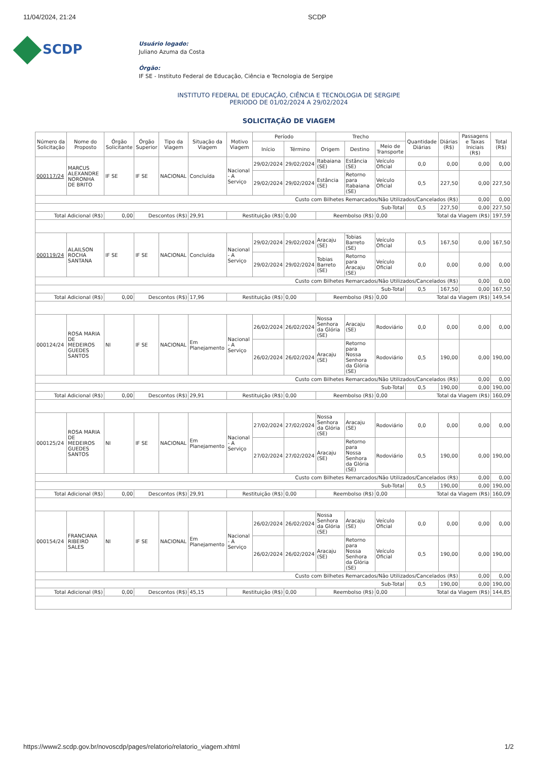11/04/2024, 21:24 SCDP
SCDP
Usuário logado:
Juliano Azuma da Costa
Órgão:
IF SE - Instituto Federal de Educação, Ciência e Tecnologia de Sergipe
INSTITUTO FEDERAL DE EDUCAÇÃO, CIÊNCIA E TECNOLOGIA DE SERGIPE
PERIODO DE 01/02/2024 A 29/02/2024
SOLICITAÇÃO DE VIAGEM
| Número da Solicitação | Nome do Proposto | Órgão Solicitante | Órgão Superior | Tipo da Viagem | Situação da Viagem | Motivo Viagem | Período | | Trecho | | | Quantidade Diárias | Diárias (R$) | Passagens e Taxas Iniciais (R$) | Total (R$) |
| --- | --- | --- | --- | --- | --- | --- | --- | --- | --- | --- | --- | --- | --- | --- | --- |
| | | | | | | | Início | Término | Origem | Destino | Meio de Transporte | | | | |
| 000117/24 | MARCUS ALEXANDRE NORONHA DE BRITO | IF SE | IF SE | NACIONAL | Concluída | Nacional - A Serviço | 29/02/2024 | 29/02/2024 | Itabaiana (SE) | Estância (SE) | Veículo Oficial | 0,0 | 0,00 | 0,00 | 0,00 |
| | | | | | | | 29/02/2024 | 29/02/2024 | Estância (SE) | Retorno para Itabaiana (SE) | Veículo Oficial | 0,5 | 227,50 | 0,00 | 227,50 |
| Custo com Bilhetes Remarcados/Não Utilizados/Cancelados (R$) | | | | | | | | | | | | | | 0,00 | 0,00 |
| Sub-Total | | | | | | | | | | | | 0,5 | 227,50 | 0,00 | 227,50 |
| Total Adicional (R$) | | 0,00 | Descontos (R$) | | 29,91 | Restituição (R$) | | 0,00 | Reembolso (R$) | | 0,00 | Total da Viagem (R$) | | | 197,59 |
| 000119/24 | ALAILSON ROCHA SANTANA | IF SE | IF SE | NACIONAL | Concluída | Nacional - A Serviço | 29/02/2024 | 29/02/2024 | Aracaju (SE) | Tobias Barreto (SE) | Veículo Oficial | 0,5 | 167,50 | 0,00 | 167,50 |
| | | | | | | | 29/02/2024 | 29/02/2024 | Tobias Barreto (SE) | Retorno para Aracaju (SE) | Veículo Oficial | 0,0 | 0,00 | 0,00 | 0,00 |
| Custo com Bilhetes Remarcados/Não Utilizados/Cancelados (R$) | | | | | | | | | | | | | | 0,00 | 0,00 |
| Sub-Total | | | | | | | | | | | | 0,5 | 167,50 | 0,00 | 167,50 |
| Total Adicional (R$) | | 0,00 | Descontos (R$) | | 17,96 | Restituição (R$) | | 0,00 | Reembolso (R$) | | 0,00 | Total da Viagem (R$) | | | 149,54 |
| 000124/24 | ROSA MARIA DE MEDEIROS GUEDES SANTOS | NI | IF SE | NACIONAL | Em Planejamento | Nacional - A Serviço | 26/02/2024 | 26/02/2024 | Nossa Senhora da Glória (SE) | Aracaju (SE) | Rodoviário | 0,0 | 0,00 | 0,00 | 0,00 |
| | | | | | | | 26/02/2024 | 26/02/2024 | Aracaju (SE) | Retorno para Nossa Senhora da Glória (SE) | Rodoviário | 0,5 | 190,00 | 0,00 | 190,00 |
| Custo com Bilhetes Remarcados/Não Utilizados/Cancelados (R$) | | | | | | | | | | | | | | 0,00 | 0,00 |
| Sub-Total | | | | | | | | | | | | 0,5 | 190,00 | 0,00 | 190,00 |
| Total Adicional (R$) | | 0,00 | Descontos (R$) | | 29,91 | Restituição (R$) | | 0,00 | Reembolso (R$) | | 0,00 | Total da Viagem (R$) | | | 160,09 |
| 000125/24 | ROSA MARIA DE MEDEIROS GUEDES SANTOS | NI | IF SE | NACIONAL | Em Planejamento | Nacional - A Serviço | 27/02/2024 | 27/02/2024 | Nossa Senhora da Glória (SE) | Aracaju (SE) | Rodoviário | 0,0 | 0,00 | 0,00 | 0,00 |
| | | | | | | | 27/02/2024 | 27/02/2024 | Aracaju (SE) | Retorno para Nossa Senhora da Glória (SE) | Rodoviário | 0,5 | 190,00 | 0,00 | 190,00 |
| Custo com Bilhetes Remarcados/Não Utilizados/Cancelados (R$) | | | | | | | | | | | | | | 0,00 | 0,00 |
| Sub-Total | | | | | | | | | | | | 0,5 | 190,00 | 0,00 | 190,00 |
| Total Adicional (R$) | | 0,00 | Descontos (R$) | | 29,91 | Restituição (R$) | | 0,00 | Reembolso (R$) | | 0,00 | Total da Viagem (R$) | | | 160,09 |
| 000154/24 | FRANCIANA RIBEIRO SALES | NI | IF SE | NACIONAL | Em Planejamento | Nacional - A Serviço | 26/02/2024 | 26/02/2024 | Nossa Senhora da Glória (SE) | Aracaju (SE) | Veículo Oficial | 0,0 | 0,00 | 0,00 | 0,00 |
| | | | | | | | 26/02/2024 | 26/02/2024 | Aracaju (SE) | Retorno para Nossa Senhora da Glória (SE) | Veículo Oficial | 0,5 | 190,00 | 0,00 | 190,00 |
| Custo com Bilhetes Remarcados/Não Utilizados/Cancelados (R$) | | | | | | | | | | | | | | 0,00 | 0,00 |
| Sub-Total | | | | | | | | | | | | 0,5 | 190,00 | 0,00 | 190,00 |
| Total Adicional (R$) | | 0,00 | Descontos (R$) | | 45,15 | Restituição (R$) | | 0,00 | Reembolso (R$) | | 0,00 | Total da Viagem (R$) | | | 144,85 |
https://www2.scdp.gov.br/novoscdp/pages/relatorio/relatorio_viagem.xhtml 1/2